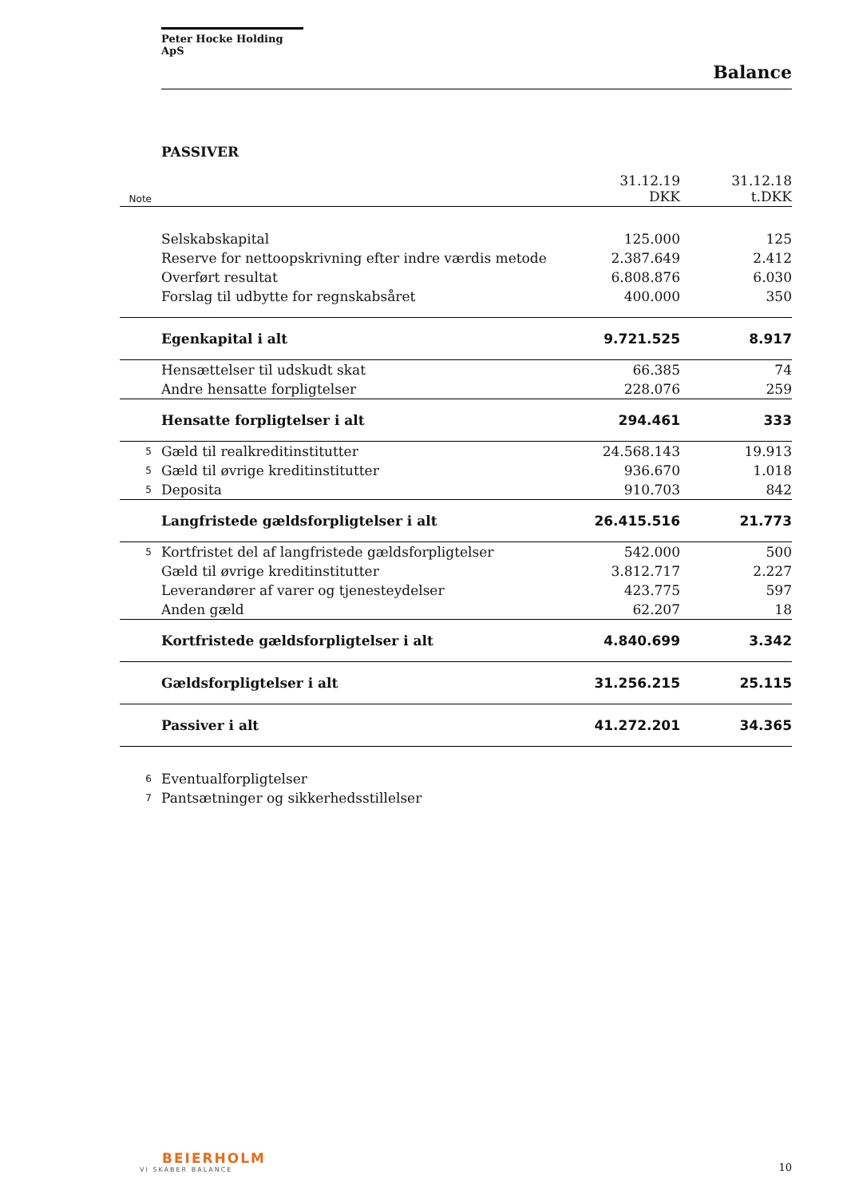Peter Hocke Holding ApS
Balance
PASSIVER
| Note | | 31.12.19 DKK | 31.12.18 t.DKK |
| | Selskabskapital | 125.000 | 125 |
| | Reserve for nettoopskrivning efter indre værdis metode | 2.387.649 | 2.412 |
| | Overført resultat | 6.808.876 | 6.030 |
| | Forslag til udbytte for regnskabsåret | 400.000 | 350 |
| | Egenkapital i alt | 9.721.525 | 8.917 |
| | Hensættelser til udskudt skat | 66.385 | 74 |
| | Andre hensatte forpligtelser | 228.076 | 259 |
| | Hensatte forpligtelser i alt | 294.461 | 333 |
| 5 | Gæld til realkreditinstitutter | 24.568.143 | 19.913 |
| 5 | Gæld til øvrige kreditinstitutter | 936.670 | 1.018 |
| 5 | Deposita | 910.703 | 842 |
| | Langfristede gældsforpligtelser i alt | 26.415.516 | 21.773 |
| 5 | Kortfristet del af langfristede gældsforpligtelser | 542.000 | 500 |
| | Gæld til øvrige kreditinstitutter | 3.812.717 | 2.227 |
| | Leverandører af varer og tjenesteydelser | 423.775 | 597 |
| | Anden gæld | 62.207 | 18 |
| | Kortfristede gældsforpligtelser i alt | 4.840.699 | 3.342 |
| | Gældsforpligtelser i alt | 31.256.215 | 25.115 |
| | Passiver i alt | 41.272.201 | 34.365 |
| 6 | Eventualforpligtelser | | |
| 7 | Pantsætninger og sikkerhedsstillelser | | |
BEIERHOLM
VI SKABER BALANCE
10